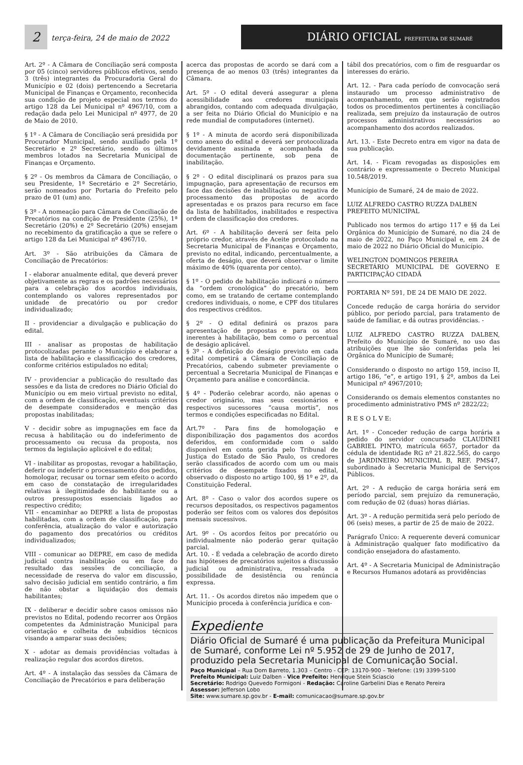2 terça-feira, 24 de maio de 2022
DIÁRIO OFICIAL PREFEITURA DE SUMARÉ
Art. 2º - A Câmara de Conciliação será composta por 05 (cinco) servidores públicos efetivos, sendo 3 (três) integrantes da Procuradoria Geral do Município e 02 (dois) pertencendo a Secretaria Municipal de Finanças e Orçamento, reconhecida sua condição de projeto especial nos termos do artigo 128 da Lei Municipal nº 4967/10, com a redação dada pelo Lei Municipal nº 4977, de 20 de Maio de 2010.
§ 1º - A Câmara de Conciliação será presidida por Procurador Municipal, sendo auxiliado pela 1º Secretário e 2º Secretário, sendo os últimos membros lotados na Secretaria Municipal de Finanças e Orçamento.
§ 2º - Os membros da Câmara de Conciliação, o seu Presidente, 1ª Secretário e 2º Secretário, serão nomeados por Portaria do Prefeito pelo prazo de 01 (um) ano.
§ 3º - A nomeação para Câmara de Conciliação de Precatórios na condição de Presidente (25%), 1ª Secretário (20%) e 2º Secretário (20%) ensejam no recebimento da gratificação a que se refere o artigo 128 da Lei Municipal nº 4967/10.
Art. 3º - São atribuições da Câmara de Conciliação de Precatórios:
I - elaborar anualmente edital, que deverá prever objetivamente as regras e os padrões necessários para a celebração dos acordos individuais, contemplando os valores representados por unidade de precatório ou por credor individualizado;
II - providenciar a divulgação e publicação do edital.
III - analisar as propostas de habilitação protocolizadas perante o Município e elaborar a lista de habilitação e classificação dos credores, conforme critérios estipulados no edital;
IV - providenciar a publicação do resultado das sessões e da lista de credores no Diário Oficial do Município ou em meio virtual previsto no edital, com a ordem de classificação, eventuais critérios de desempate considerados e menção das propostas inabilitadas;
V - decidir sobre as impugnações em face da recusa à habilitação ou do indeferimento de processamento ou recusa da proposta, nos termos da legislação aplicável e do edital;
VI - inabilitar as propostas, revogar a habilitação, deferir ou indeferir o processamento dos pedidos, homologar, recusar ou tornar sem efeito o acordo em caso de constatação de irregularidades relativas à ilegitimidade do habilitante ou a outros pressupostos essenciais ligados ao respectivo crédito;
VII - encaminhar ao DEPRE a lista de propostas habilitadas, com a ordem de classificação, para conferência, atualização do valor e autorização do pagamento dos precatórios ou créditos individualizados;
VIII - comunicar ao DEPRE, em caso de medida judicial contra inabilitação ou em face do resultado das sessões de conciliação, a necessidade de reserva do valor em discussão, salvo decisão judicial em sentido contrário, a fim de não obstar a liquidação dos demais habilitantes;
IX - deliberar e decidir sobre casos omissos não previstos no Edital, podendo recorrer aos Órgãos competentes da Administração Municipal para orientação e colheita de subsídios técnicos visando a amparar suas decisões;
X - adotar as demais providências voltadas à realização regular dos acordos diretos.
Art. 4º - A instalação das sessões da Câmara de Conciliação de Precatórios e para deliberação
acerca das propostas de acordo se dará com a presença de ao menos 03 (três) integrantes da Câmara.
Art. 5º - O edital deverá assegurar a plena acessibilidade aos credores municipais abrangidos, contando com adequada divulgação, a ser feita no Diário Oficial do Município e na rede mundial de computadores (internet).
§ 1º - A minuta de acordo será disponibilizada como anexo do edital e deverá ser protocolizada devidamente assinada e acompanhada da documentação pertinente, sob pena de inabilitação.
§ 2º - O edital disciplinará os prazos para sua impugnação, para apresentação de recursos em face das decisões de inabilitação ou negativa de processamento das propostas de acordo apresentadas e os prazos para recurso em face da lista de habilitados, inabilitados e respectiva ordem de classificação dos credores.
Art. 6º - A habilitação deverá ser feita pelo próprio credor, através de Aceite protocolado na Secretaria Municipal de Finanças e Orçamento, previsto no edital, indicando, percentualmente, a oferta de deságio, que deverá observar o limite máximo de 40% (quarenta por cento).
§ 1º - O pedido de habilitação indicará o número da “ordem cronológica” do precatório, bem como, em se tratando de certame contemplando credores individuais, o nome, e CPF dos titulares dos respectivos créditos.
§ 2º - O edital definirá os prazos para apresentação de propostas e para os atos inerentes à habilitação, bem como o percentual de deságio aplicável.
§ 3º - A definição do deságio previsto em cada edital competirá a Câmara de Conciliação de Precatórios, cabendo submeter previamente o percentual a Secretaria Municipal de Finanças e Orçamento para análise e concordância.
§ 4º - Poderão celebrar acordo, não apenas o credor originário, mas seus cessionários e respectivos sucessores “causa mortis”, nos termos e condições especificadas no Edital.
Art.7º - Para fins de homologação e disponibilização dos pagamentos dos acordos deferidos, em conformidade com o saldo disponível em conta gerida pelo Tribunal de Justiça do Estado de São Paulo, os credores serão classificados de acordo com um ou mais critérios de desempate fixados no edital, observado o disposto no artigo 100, §§ 1º e 2º, da Constituição Federal.
Art. 8º - Caso o valor dos acordos supere os recursos depositados, os respectivos pagamentos poderão ser feitos com os valores dos depósitos mensais sucessivos.
Art. 9º - Os acordos feitos por precatório ou individualmente não poderão gerar quitação parcial.
Art. 10. - É vedada a celebração de acordo direto nas hipóteses de precatórios sujeitos a discussão judicial ou administrativa, ressalvada a possibilidade de desistência ou renúncia expressa.
Art. 11. - Os acordos diretos não impedem que o Município proceda à conferência jurídica e con-
tábil dos precatórios, com o fim de resguardar os interesses do erário.
Art. 12. - Para cada período de convocação será instaurado um processo administrativo de acompanhamento, em que serão registrados todos os procedimentos pertinentes à conciliação realizada, sem prejuízo da instauração de outros processos administrativos necessários ao acompanhamento dos acordos realizados.
Art. 13. - Este Decreto entra em vigor na data de sua publicação.
Art. 14. - Ficam revogadas as disposições em contrário e expressamente o Decreto Municipal 10.548/2019.
Município de Sumaré, 24 de maio de 2022.
LUIZ ALFREDO CASTRO RUZZA DALBEN
PREFEITO MUNICIPAL
Publicado nos termos do artigo 117 e §§ da Lei Orgânica do Município de Sumaré, no dia 24 de maio de 2022, no Paço Municipal e, em 24 de maio de 2022 no Diário Oficial do Município.
WELINGTON DOMINGOS PEREIRA
SECRETÁRIO MUNICIPAL DE GOVERNO E PARTICIPAÇÃO CIDADÃ
PORTARIA Nº 591, DE 24 DE MAIO DE 2022.
Concede redução de carga horária do servidor público, por período parcial, para tratamento de saúde de familiar, e dá outras providências. -
LUIZ ALFREDO CASTRO RUZZA DALBEN, Prefeito do Município de Sumaré, no uso das atribuições que lhe são conferidas pela lei Orgânica do Município de Sumaré;
Considerando o disposto no artigo 159, inciso II, artigo 186, “e”, e artigo 191, § 2º, ambos da Lei Municipal nº 4967/2010;
Considerando os demais elementos constantes no procedimento administrativo PMS nº 2822/22;
R E S O L V E:
Art. 1º - Conceder redução de carga horária a pedido do servidor concursado CLAUDINEI GABRIEL PINTO, matrícula 6657, portador da cédula de identidade RG nº 21.822.565, do cargo de JARDINEIRO MUNICIPAL B, REF. PMS47, subordinado à Secretaria Municipal de Serviços Públicos.
Art. 2º - A redução de carga horária será em período parcial, sem prejuízo da remuneração, com redução de 02 (duas) horas diárias.
Art. 3º - A redução permitida será pelo período de 06 (seis) meses, a partir de 25 de maio de 2022.
Parágrafo Único: A requerente deverá comunicar à Administração qualquer fato modificativo da condição ensejadora do afastamento.
Art. 4º - A Secretaria Municipal de Administração e Recursos Humanos adotará as providências
Expediente
Diário Oficial de Sumaré é uma publicação da Prefeitura Municipal de Sumaré, conforme Lei nº 5.952 de 29 de Junho de 2017, produzido pela Secretaria Municipal de Comunicação Social.
Paço Municipal – Rua Dom Barreto, 1.303 – Centro - CEP: 13170-900 – Telefone: (19) 3399-5100
Prefeito Municipal: Luiz Dalben - Vice Prefeito: Henrique Stein Sciascio
Secretário: Rodrigo Quevedo Formigoni - Redação: Caroline Garbelini Dias e Renato Pereira
Assessor: Jefferson Lobo
Site: www.sumare.sp.gov.br - E-mail: comunicacao@sumare.sp.gov.br